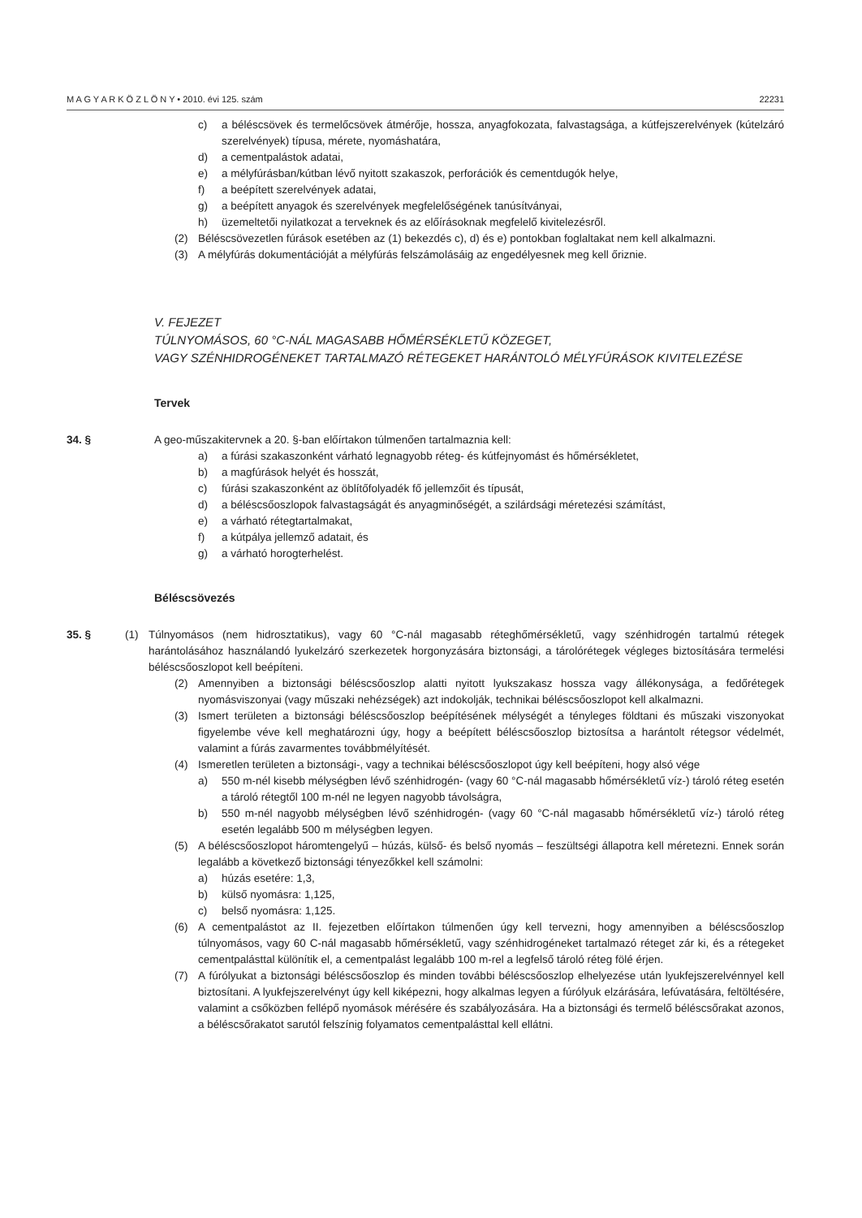M A G Y A R K Ö Z L Ö N Y • 2010. évi 125. szám 22231
c) a béléscsövek és termelőcsövek átmérője, hossza, anyagfokozata, falvastagsága, a kútfejszerelvények (kútelzáró szerelvények) típusa, mérete, nyomáshatára,
d) a cementpalástok adatai,
e) a mélyfúrásban/kútban lévő nyitott szakaszok, perforációk és cementdugók helye,
f) a beépített szerelvények adatai,
g) a beépített anyagok és szerelvények megfelelőségének tanúsítványai,
h) üzemeltetői nyilatkozat a terveknek és az előírásoknak megfelelő kivitelezésről.
(2) Béléscsövezetlen fúrások esetében az (1) bekezdés c), d) és e) pontokban foglaltakat nem kell alkalmazni.
(3) A mélyfúrás dokumentációját a mélyfúrás felszámolásáig az engedélyesnek meg kell őriznie.
V. FEJEZET
TÚLNYOMÁSOS, 60 °C-NÁL MAGASABB HŐMÉRSÉKLETŰ KÖZEGET,
VAGY SZÉNHIDROGÉNEKET TARTALMAZÓ RÉTEGEKET HARÁNTOLÓ MÉLYFÚRÁSOK KIVITELEZÉSE
Tervek
34. § A geo-műszakitervnek a 20. §-ban előírtakon túlmenően tartalmaznia kell:
a) a fúrási szakaszonként várható legnagyobb réteg- és kútfejnyomást és hőmérsékletet,
b) a magfúrások helyét és hosszát,
c) fúrási szakaszonként az öblítőfolyadék fő jellemzőit és típusát,
d) a béléscsőoszlopok falvastagságát és anyagminőségét, a szilárdsági méretezési számítást,
e) a várható rétegtartalmakat,
f) a kútpálya jellemző adatait, és
g) a várható horogterhelést.
Béléscsövezés
35. § (1) Túlnyomásos (nem hidrosztatikus), vagy 60 °C-nál magasabb réteghőmérsékletű, vagy szénhidrogén tartalmú rétegek harántolásához használandó lyukelzáró szerkezetek horgonyzására biztonsági, a tárolórétegek végleges biztosítására termelési béléscsőoszlopot kell beépíteni.
(2) Amennyiben a biztonsági béléscsőoszlop alatti nyitott lyukszakasz hossza vagy állékonysága, a fedőrétegek nyomásviszonyai (vagy műszaki nehézségek) azt indokolják, technikai béléscsőoszlopot kell alkalmazni.
(3) Ismert területen a biztonsági béléscsőoszlop beépítésének mélységét a tényleges földtani és műszaki viszonyokat figyelembe véve kell meghatározni úgy, hogy a beépített béléscsőoszlop biztosítsa a harántolt rétegsor védelmét, valamint a fúrás zavarmentes továbbmélyítését.
(4) Ismeretlen területen a biztonsági-, vagy a technikai béléscsőoszlopot úgy kell beépíteni, hogy alsó vége
a) 550 m-nél kisebb mélységben lévő szénhidrogén- (vagy 60 °C-nál magasabb hőmérsékletű víz-) tároló réteg esetén a tároló rétegtől 100 m-nél ne legyen nagyobb távolságra,
b) 550 m-nél nagyobb mélységben lévő szénhidrogén- (vagy 60 °C-nál magasabb hőmérsékletű víz-) tároló réteg esetén legalább 500 m mélységben legyen.
(5) A béléscsőoszlopot háromtengelyű – húzás, külső- és belső nyomás – feszültségi állapotra kell méretezni. Ennek során legalább a következő biztonsági tényezőkkel kell számolni:
a) húzás esetére: 1,3,
b) külső nyomásra: 1,125,
c) belső nyomásra: 1,125.
(6) A cementpalástot az II. fejezetben előírtakon túlmenően úgy kell tervezni, hogy amennyiben a béléscsőoszlop túlnyomásos, vagy 60 C-nál magasabb hőmérsékletű, vagy szénhidrogéneket tartalmazó réteget zár ki, és a rétegeket cementpalásttal különítik el, a cementpalást legalább 100 m-rel a legfelső tároló réteg fölé érjen.
(7) A fúrólyukat a biztonsági béléscsőoszlop és minden további béléscsőoszlop elhelyezése után lyukfejszerelvénnyel kell biztosítani. A lyukfejszerelvényt úgy kell kiképezni, hogy alkalmas legyen a fúrólyuk elzárására, lefúvatására, feltöltésére, valamint a csőközben fellépő nyomások mérésére és szabályozására. Ha a biztonsági és termelő béléscsőrakat azonos, a béléscsőrakatot sarutól felszínig folyamatos cementpalásttal kell ellátni.